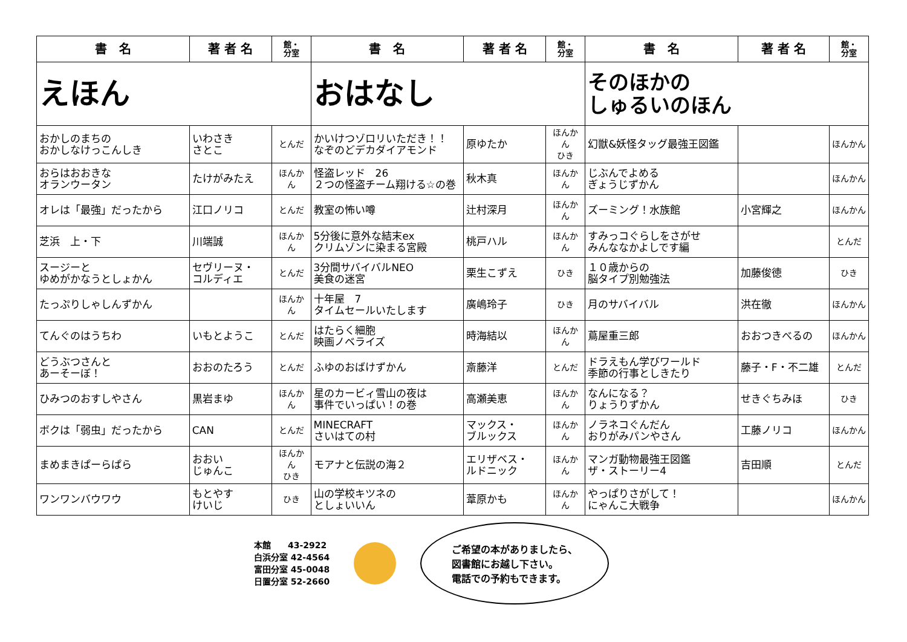| 書 名 | 著 者 名 | 館・ 分室 | 書 名 | 著 者 名 | 館・ 分室 | 書 名 | 著 者 名 | 館・ 分室 |
| --- | --- | --- | --- | --- | --- | --- | --- | --- |
| えほん | | | おはなし | | | そのほかの しゅるいのほん | | |
| おかしのまちの おかしなけっこんしき | いわさき さとこ | とんだ | かいけつゾロリいただき！！ なぞのどデカダイアモンド | 原ゆたか | ほんかん ひき | 幻獣&妖怪タッグ最強王図鑑 | | ほんかん |
| おらはおおきな オランウータン | たけがみたえ | ほんかん | 怪盗レッド 26 ２つの怪盗チーム翔ける☆の巻 | 秋木真 | ほんかん | じぶんでよめる ぎょうじずかん | | ほんかん |
| オレは「最強」だったから | 江口ノリコ | とんだ | 教室の怖い噂 | 辻村深月 | ほんかん | ズーミング！水族館 | 小宮輝之 | ほんかん |
| 芝浜 上・下 | 川端誠 | ほんかん | 5分後に意外な結末ex クリムゾンに染まる宮殿 | 桃戸ハル | ほんかん | すみっコぐらしをさがせ みんななかよしです編 | | とんだ |
| スージーと ゆめがかなうとしょかん | セヴリーヌ・ コルディエ | とんだ | 3分間サバイバルNEO 美食の迷宮 | 栗生こずえ | ひき | １０歳からの 脳タイプ別勉強法 | 加藤俊徳 | ひき |
| たっぷりしゃしんずかん | | ほんかん | 十年屋 7 タイムセールいたします | 廣嶋玲子 | ひき | 月のサバイバル | 洪在徹 | ほんかん |
| てんぐのはうちわ | いもとようこ | とんだ | はたらく細胞 映画ノベライズ | 時海結以 | ほんかん | 蔦屋重三郎 | おおつきべるの | ほんかん |
| どうぶつさんと あーそーぼ！ | おおのたろう | とんだ | ふゆのおばけずかん | 斎藤洋 | とんだ | ドラえもん学びワールド 季節の行事としきたり | 藤子・F・不二雄 | とんだ |
| ひみつのおすしやさん | 黒岩まゆ | ほんかん | 星のカービィ雪山の夜は 事件でいっぱい！の巻 | 高瀬美恵 | ほんかん | なんになる？ りょうりずかん | せきぐちみほ | ひき |
| ボクは「弱虫」だったから | CAN | とんだ | MINECRAFT さいはての村 | マックス・ ブルックス | ほんかん | ノラネコぐんだん おりがみパンやさん | 工藤ノリコ | ほんかん |
| まめまきぱーらぱら | おおい じゅんこ | ほんかん ひき | モアナと伝説の海２ | エリザベス・ ルドニック | ほんかん | マンガ動物最強王図鑑 ザ・ストーリー4 | 吉田順 | とんだ |
| ワンワンバウワウ | もとやす けいじ | ひき | 山の学校キツネの としょいいん | 葦原かも | ほんかん | やっぱりさがして！ にゃんこ大戦争 | | ほんかん |
本館　　43-2922
白浜分室 42-4564
富田分室 45-0048
日置分室 52-2660
ご希望の本がありましたら、
図書館にお越し下さい。
電話での予約もできます。